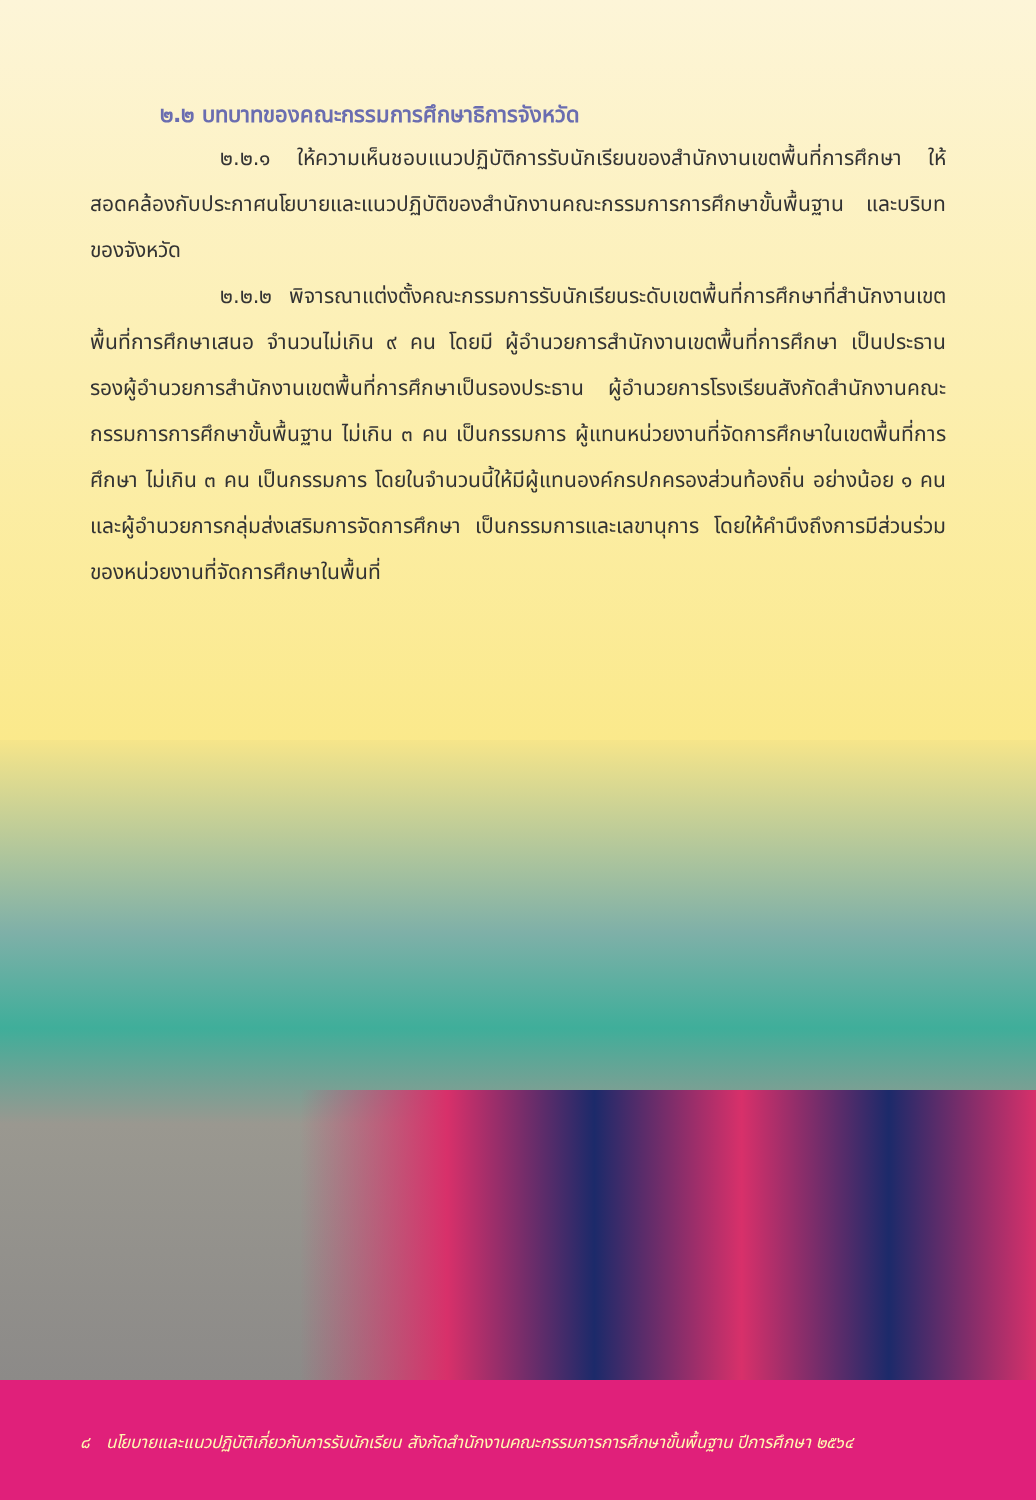๒.๒ บทบาทของคณะกรรมการศึกษาธิการจังหวัด
๒.๒.๑ ให้ความเห็นชอบแนวปฏิบัติการรับนักเรียนของสำนักงานเขตพื้นที่การศึกษา ให้สอดคล้องกับประกาศนโยบายและแนวปฏิบัติของสำนักงานคณะกรรมการการศึกษาขั้นพื้นฐาน และบริบทของจังหวัด
๒.๒.๒ พิจารณาแต่งตั้งคณะกรรมการรับนักเรียนระดับเขตพื้นที่การศึกษาที่สำนักงานเขตพื้นที่การศึกษาเสนอ จำนวนไม่เกิน ๙ คน โดยมี ผู้อำนวยการสำนักงานเขตพื้นที่การศึกษา เป็นประธาน รองผู้อำนวยการสำนักงานเขตพื้นที่การศึกษาเป็นรองประธาน ผู้อำนวยการโรงเรียนสังกัดสำนักงานคณะกรรมการการศึกษาขั้นพื้นฐาน ไม่เกิน ๓ คน เป็นกรรมการ ผู้แทนหน่วยงานที่จัดการศึกษาในเขตพื้นที่การศึกษา ไม่เกิน ๓ คน เป็นกรรมการ โดยในจำนวนนี้ให้มีผู้แทนองค์กรปกครองส่วนท้องถิ่น อย่างน้อย ๑ คน และผู้อำนวยการกลุ่มส่งเสริมการจัดการศึกษา เป็นกรรมการและเลขานุการ โดยให้คำนึงถึงการมีส่วนร่วมของหน่วยงานที่จัดการศึกษาในพื้นที่
๘ นโยบายและแนวปฏิบัติเกี่ยวกับการรับนักเรียน สังกัดสำนักงานคณะกรรมการการศึกษาขั้นพื้นฐาน ปีการศึกษา ๒๕๖๔